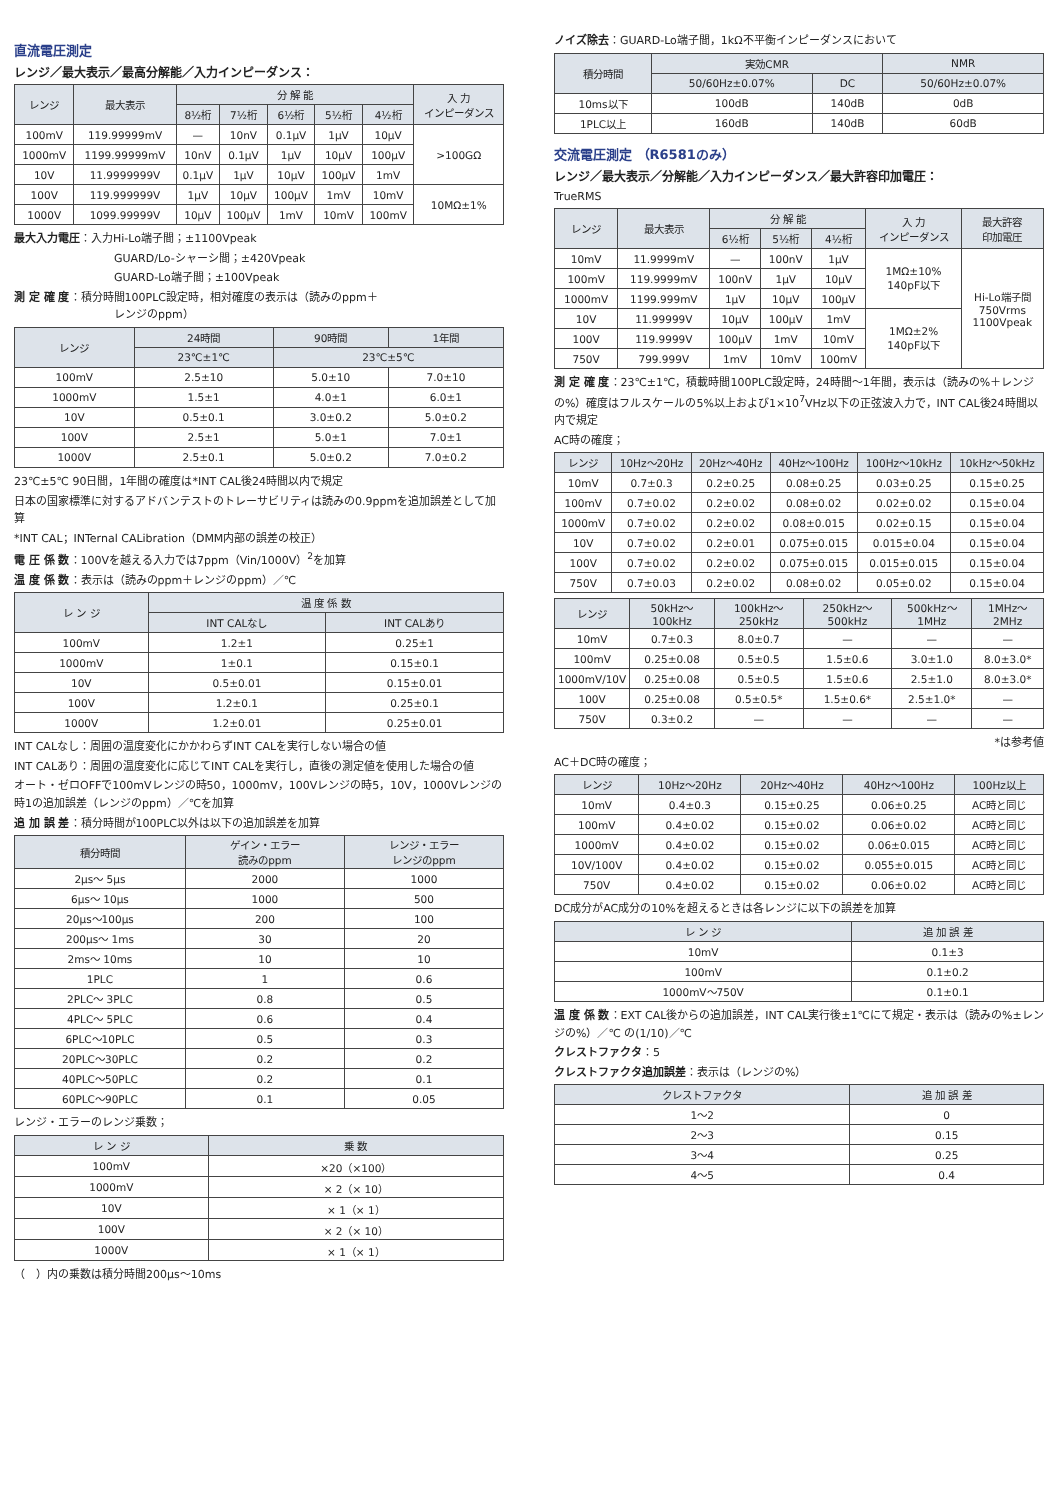直流電圧測定
レンジ／最大表示／最高分解能／入力インピーダンス：
| レンジ | 最大表示 | 分 解 能 | | | | | 入 力 インピーダンス |
| --- | --- | --- | --- | --- | --- | --- | --- |
| | | 8½桁 | 7½桁 | 6½桁 | 5½桁 | 4½桁 | |
| 100mV | 119.99999mV | — | 10nV | 0.1μV | 1μV | 10μV | >100GΩ |
| 1000mV | 1199.99999mV | 10nV | 0.1μV | 1μV | 10μV | 100μV | |
| 10V | 11.9999999V | 0.1μV | 1μV | 10μV | 100μV | 1mV | |
| 100V | 119.999999V | 1μV | 10μV | 100μV | 1mV | 10mV | 10MΩ±1% |
| 1000V | 1099.99999V | 10μV | 100μV | 1mV | 10mV | 100mV | |
最大入力電圧：入力Hi-Lo端子間；±1100Vpeak
GUARD/Lo-シャーシ間；±420Vpeak
GUARD-Lo端子間；±100Vpeak
測 定 確 度：積分時間100PLC設定時，相対確度の表示は（読みのppm＋
レンジのppm）
| レンジ | 24時間 | 90時間 | 1年間 |
| --- | --- | --- | --- |
| | 23℃±1℃ | 23℃±5℃ | |
| 100mV | 2.5±10 | 5.0±10 | 7.0±10 |
| 1000mV | 1.5±1 | 4.0±1 | 6.0±1 |
| 10V | 0.5±0.1 | 3.0±0.2 | 5.0±0.2 |
| 100V | 2.5±1 | 5.0±1 | 7.0±1 |
| 1000V | 2.5±0.1 | 5.0±0.2 | 7.0±0.2 |
23℃±5℃ 90日間，1年間の確度は*INT CAL後24時間以内で規定
日本の国家標準に対するアドバンテストのトレーサビリティは読みの0.9ppmを追加誤差として加算
*INT CAL；INTernal CALibration（DMM内部の誤差の校正）
電 圧 係 数：100Vを越える入力では7ppm（Vin/1000V）<sup>2</sup>を加算
温 度 係 数：表示は（読みのppm＋レンジのppm）／℃
| レ ン ジ | 温 度 係 数 | |
| --- | --- | --- |
| | INT CALなし | INT CALあり |
| 100mV | 1.2±1 | 0.25±1 |
| 1000mV | 1±0.1 | 0.15±0.1 |
| 10V | 0.5±0.01 | 0.15±0.01 |
| 100V | 1.2±0.1 | 0.25±0.1 |
| 1000V | 1.2±0.01 | 0.25±0.01 |
INT CALなし：周囲の温度変化にかかわらずINT CALを実行しない場合の値
INT CALあり：周囲の温度変化に応じてINT CALを実行し，直後の測定値を使用した場合の値
オート・ゼロOFFで100mVレンジの時50，1000mV，100Vレンジの時5，10V，1000Vレンジの時1の追加誤差（レンジのppm）／℃を加算
追 加 誤 差：積分時間が100PLC以外は以下の追加誤差を加算
| 積分時間 | ゲイン・エラー 読みのppm | レンジ・エラー レンジのppm |
| --- | --- | --- |
| 2μs～ 5μs | 2000 | 1000 |
| 6μs～ 10μs | 1000 | 500 |
| 20μs～100μs | 200 | 100 |
| 200μs～ 1ms | 30 | 20 |
| 2ms～ 10ms | 10 | 10 |
| 1PLC | 1 | 0.6 |
| 2PLC～ 3PLC | 0.8 | 0.5 |
| 4PLC～ 5PLC | 0.6 | 0.4 |
| 6PLC～10PLC | 0.5 | 0.3 |
| 20PLC～30PLC | 0.2 | 0.2 |
| 40PLC～50PLC | 0.2 | 0.1 |
| 60PLC～90PLC | 0.1 | 0.05 |
レンジ・エラーのレンジ乗数；
| レ ン ジ | 乗 数 |
| --- | --- |
| 100mV | ×20（×100） |
| 1000mV | × 2（× 10） |
| 10V | × 1（× 1） |
| 100V | × 2（× 10） |
| 1000V | × 1（× 1） |
（　）内の乗数は積分時間200μs～10ms
ノイズ除去：GUARD-Lo端子間，1kΩ不平衡インピーダンスにおいて
| 積分時間 | 実効CMR | | NMR |
| --- | --- | --- | --- |
| | 50/60Hz±0.07% | DC | 50/60Hz±0.07% |
| 10ms以下 | 100dB | 140dB | 0dB |
| 1PLC以上 | 160dB | 140dB | 60dB |
交流電圧測定 （R6581のみ）
レンジ／最大表示／分解能／入力インピーダンス／最大許容印加電圧：
TrueRMS
| レンジ | 最大表示 | 分 解 能 | | | 入 力 インピーダンス | 最大許容 印加電圧 |
| --- | --- | --- | --- | --- | --- | --- |
| | | 6½桁 | 5½桁 | 4½桁 | | |
| 10mV | 11.9999mV | — | 100nV | 1μV | 1MΩ±10% 140pF以下 | Hi-Lo端子間 750Vrms 1100Vpeak |
| 100mV | 119.9999mV | 100nV | 1μV | 10μV | | |
| 1000mV | 1199.999mV | 1μV | 10μV | 100μV | | |
| 10V | 11.99999V | 10μV | 100μV | 1mV | 1MΩ±2% 140pF以下 | |
| 100V | 119.9999V | 100μV | 1mV | 10mV | | |
| 750V | 799.999V | 1mV | 10mV | 100mV | | |
測 定 確 度：23℃±1℃，積載時間100PLC設定時，24時間～1年間，表示は（読みの%＋レンジの%）確度はフルスケールの5%以上および1×10<sup>7</sup>VHz以下の正弦波入力で，INT CAL後24時間以内で規定
AC時の確度；
| レンジ | 10Hz～20Hz | 20Hz～40Hz | 40Hz～100Hz | 100Hz～10kHz | 10kHz～50kHz |
| --- | --- | --- | --- | --- | --- |
| 10mV | 0.7±0.3 | 0.2±0.25 | 0.08±0.25 | 0.03±0.25 | 0.15±0.25 |
| 100mV | 0.7±0.02 | 0.2±0.02 | 0.08±0.02 | 0.02±0.02 | 0.15±0.04 |
| 1000mV | 0.7±0.02 | 0.2±0.02 | 0.08±0.015 | 0.02±0.15 | 0.15±0.04 |
| 10V | 0.7±0.02 | 0.2±0.01 | 0.075±0.015 | 0.015±0.04 | 0.15±0.04 |
| 100V | 0.7±0.02 | 0.2±0.02 | 0.075±0.015 | 0.015±0.015 | 0.15±0.04 |
| 750V | 0.7±0.03 | 0.2±0.02 | 0.08±0.02 | 0.05±0.02 | 0.15±0.04 |
| レンジ | 50kHz～100kHz | 100kHz～250kHz | 250kHz～500kHz | 500kHz～1MHz | 1MHz～2MHz |
| --- | --- | --- | --- | --- | --- |
| 10mV | 0.7±0.3 | 8.0±0.7 | — | — | — |
| 100mV | 0.25±0.08 | 0.5±0.5 | 1.5±0.6 | 3.0±1.0 | 8.0±3.0* |
| 1000mV/10V | 0.25±0.08 | 0.5±0.5 | 1.5±0.6 | 2.5±1.0 | 8.0±3.0* |
| 100V | 0.25±0.08 | 0.5±0.5* | 1.5±0.6* | 2.5±1.0* | — |
| 750V | 0.3±0.2 | — | — | — | — |
*は参考値
AC＋DC時の確度；
| レンジ | 10Hz～20Hz | 20Hz～40Hz | 40Hz～100Hz | 100Hz以上 |
| --- | --- | --- | --- | --- |
| 10mV | 0.4±0.3 | 0.15±0.25 | 0.06±0.25 | AC時と同じ |
| 100mV | 0.4±0.02 | 0.15±0.02 | 0.06±0.02 | AC時と同じ |
| 1000mV | 0.4±0.02 | 0.15±0.02 | 0.06±0.015 | AC時と同じ |
| 10V/100V | 0.4±0.02 | 0.15±0.02 | 0.055±0.015 | AC時と同じ |
| 750V | 0.4±0.02 | 0.15±0.02 | 0.06±0.02 | AC時と同じ |
DC成分がAC成分の10%を超えるときは各レンジに以下の誤差を加算
| レ ン ジ | 追 加 誤 差 |
| --- | --- |
| 10mV | 0.1±3 |
| 100mV | 0.1±0.2 |
| 1000mV～750V | 0.1±0.1 |
温 度 係 数：EXT CAL後からの追加誤差，INT CAL実行後±1℃にて規定・表示は（読みの%±レンジの%）／℃ の(1/10)／℃
クレストファクタ：5
クレストファクタ追加誤差：表示は（レンジの%）
| クレストファクタ | 追 加 誤 差 |
| --- | --- |
| 1～2 | 0 |
| 2～3 | 0.15 |
| 3～4 | 0.25 |
| 4～5 | 0.4 |